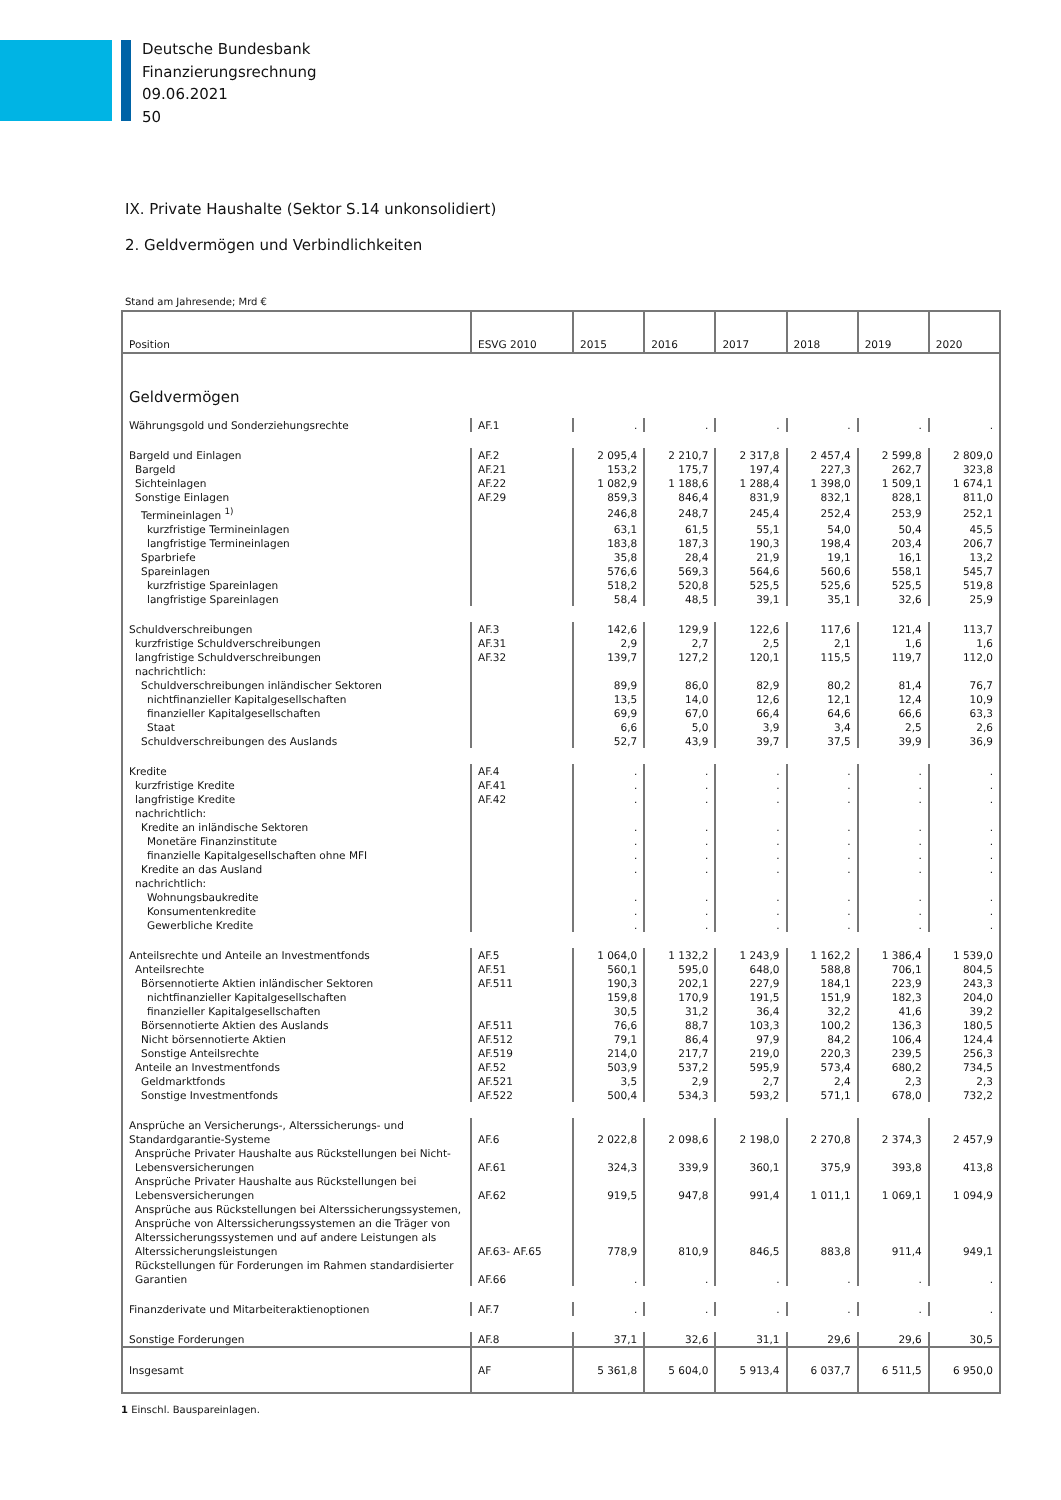Deutsche Bundesbank
Finanzierungsrechnung
09.06.2021
50
IX. Private Haushalte (Sektor S.14 unkonsolidiert)
2. Geldvermögen und Verbindlichkeiten
Stand am Jahresende; Mrd €
| Position | ESVG 2010 | 2015 | 2016 | 2017 | 2018 | 2019 | 2020 |
| --- | --- | --- | --- | --- | --- | --- | --- |
| Geldvermögen | | | | | | | |
| Währungsgold und Sonderziehungsrechte | AF.1 | . | . | . | . | . | . |
| Bargeld und Einlagen | AF.2 | 2 095,4 | 2 210,7 | 2 317,8 | 2 457,4 | 2 599,8 | 2 809,0 |
| Bargeld | AF.21 | 153,2 | 175,7 | 197,4 | 227,3 | 262,7 | 323,8 |
| Sichteinlagen | AF.22 | 1 082,9 | 1 188,6 | 1 288,4 | 1 398,0 | 1 509,1 | 1 674,1 |
| Sonstige Einlagen | AF.29 | 859,3 | 846,4 | 831,9 | 832,1 | 828,1 | 811,0 |
| Termineinlagen <sup>1)</sup> | | 246,8 | 248,7 | 245,4 | 252,4 | 253,9 | 252,1 |
| kurzfristige Termineinlagen | | 63,1 | 61,5 | 55,1 | 54,0 | 50,4 | 45,5 |
| langfristige Termineinlagen | | 183,8 | 187,3 | 190,3 | 198,4 | 203,4 | 206,7 |
| Sparbriefe | | 35,8 | 28,4 | 21,9 | 19,1 | 16,1 | 13,2 |
| Spareinlagen | | 576,6 | 569,3 | 564,6 | 560,6 | 558,1 | 545,7 |
| kurzfristige Spareinlagen | | 518,2 | 520,8 | 525,5 | 525,6 | 525,5 | 519,8 |
| langfristige Spareinlagen | | 58,4 | 48,5 | 39,1 | 35,1 | 32,6 | 25,9 |
| Schuldverschreibungen | AF.3 | 142,6 | 129,9 | 122,6 | 117,6 | 121,4 | 113,7 |
| kurzfristige Schuldverschreibungen | AF.31 | 2,9 | 2,7 | 2,5 | 2,1 | 1,6 | 1,6 |
| langfristige Schuldverschreibungen | AF.32 | 139,7 | 127,2 | 120,1 | 115,5 | 119,7 | 112,0 |
| nachrichtlich: | | | | | | | |
| Schuldverschreibungen inländischer Sektoren | | 89,9 | 86,0 | 82,9 | 80,2 | 81,4 | 76,7 |
| nichtfinanzieller Kapitalgesellschaften | | 13,5 | 14,0 | 12,6 | 12,1 | 12,4 | 10,9 |
| finanzieller Kapitalgesellschaften | | 69,9 | 67,0 | 66,4 | 64,6 | 66,6 | 63,3 |
| Staat | | 6,6 | 5,0 | 3,9 | 3,4 | 2,5 | 2,6 |
| Schuldverschreibungen des Auslands | | 52,7 | 43,9 | 39,7 | 37,5 | 39,9 | 36,9 |
| Kredite | AF.4 | . | . | . | . | . | . |
| kurzfristige Kredite | AF.41 | . | . | . | . | . | . |
| langfristige Kredite | AF.42 | . | . | . | . | . | . |
| nachrichtlich: | | | | | | | |
| Kredite an inländische Sektoren | | . | . | . | . | . | . |
| Monetäre Finanzinstitute | | . | . | . | . | . | . |
| finanzielle Kapitalgesellschaften ohne MFI | | . | . | . | . | . | . |
| Kredite an das Ausland | | . | . | . | . | . | . |
| nachrichtlich: | | | | | | | |
| Wohnungsbaukredite | | . | . | . | . | . | . |
| Konsumentenkredite | | . | . | . | . | . | . |
| Gewerbliche Kredite | | . | . | . | . | . | . |
| Anteilsrechte und Anteile an Investmentfonds | AF.5 | 1 064,0 | 1 132,2 | 1 243,9 | 1 162,2 | 1 386,4 | 1 539,0 |
| Anteilsrechte | AF.51 | 560,1 | 595,0 | 648,0 | 588,8 | 706,1 | 804,5 |
| Börsennotierte Aktien inländischer Sektoren | AF.511 | 190,3 | 202,1 | 227,9 | 184,1 | 223,9 | 243,3 |
| nichtfinanzieller Kapitalgesellschaften | | 159,8 | 170,9 | 191,5 | 151,9 | 182,3 | 204,0 |
| finanzieller Kapitalgesellschaften | | 30,5 | 31,2 | 36,4 | 32,2 | 41,6 | 39,2 |
| Börsennotierte Aktien des Auslands | AF.511 | 76,6 | 88,7 | 103,3 | 100,2 | 136,3 | 180,5 |
| Nicht börsennotierte Aktien | AF.512 | 79,1 | 86,4 | 97,9 | 84,2 | 106,4 | 124,4 |
| Sonstige Anteilsrechte | AF.519 | 214,0 | 217,7 | 219,0 | 220,3 | 239,5 | 256,3 |
| Anteile an Investmentfonds | AF.52 | 503,9 | 537,2 | 595,9 | 573,4 | 680,2 | 734,5 |
| Geldmarktfonds | AF.521 | 3,5 | 2,9 | 2,7 | 2,4 | 2,3 | 2,3 |
| Sonstige Investmentfonds | AF.522 | 500,4 | 534,3 | 593,2 | 571,1 | 678,0 | 732,2 |
| Ansprüche an Versicherungs-, Alterssicherungs- und Standardgarantie-Systeme | AF.6 | 2 022,8 | 2 098,6 | 2 198,0 | 2 270,8 | 2 374,3 | 2 457,9 |
| Ansprüche Privater Haushalte aus Rückstellungen bei Nicht-Lebensversicherungen | AF.61 | 324,3 | 339,9 | 360,1 | 375,9 | 393,8 | 413,8 |
| Ansprüche Privater Haushalte aus Rückstellungen bei Lebensversicherungen | AF.62 | 919,5 | 947,8 | 991,4 | 1 011,1 | 1 069,1 | 1 094,9 |
| Ansprüche aus Rückstellungen bei Alterssicherungssystemen, Ansprüche von Alterssicherungssystemen an die Träger von Alterssicherungssystemen und auf andere Leistungen als Alterssicherungsleistungen | AF.63- AF.65 | 778,9 | 810,9 | 846,5 | 883,8 | 911,4 | 949,1 |
| Rückstellungen für Forderungen im Rahmen standardisierter Garantien | AF.66 | . | . | . | . | . | . |
| Finanzderivate und Mitarbeiteraktienoptionen | AF.7 | . | . | . | . | . | . |
| Sonstige Forderungen | AF.8 | 37,1 | 32,6 | 31,1 | 29,6 | 29,6 | 30,5 |
| Insgesamt | AF | 5 361,8 | 5 604,0 | 5 913,4 | 6 037,7 | 6 511,5 | 6 950,0 |
1 Einschl. Bauspareinlagen.